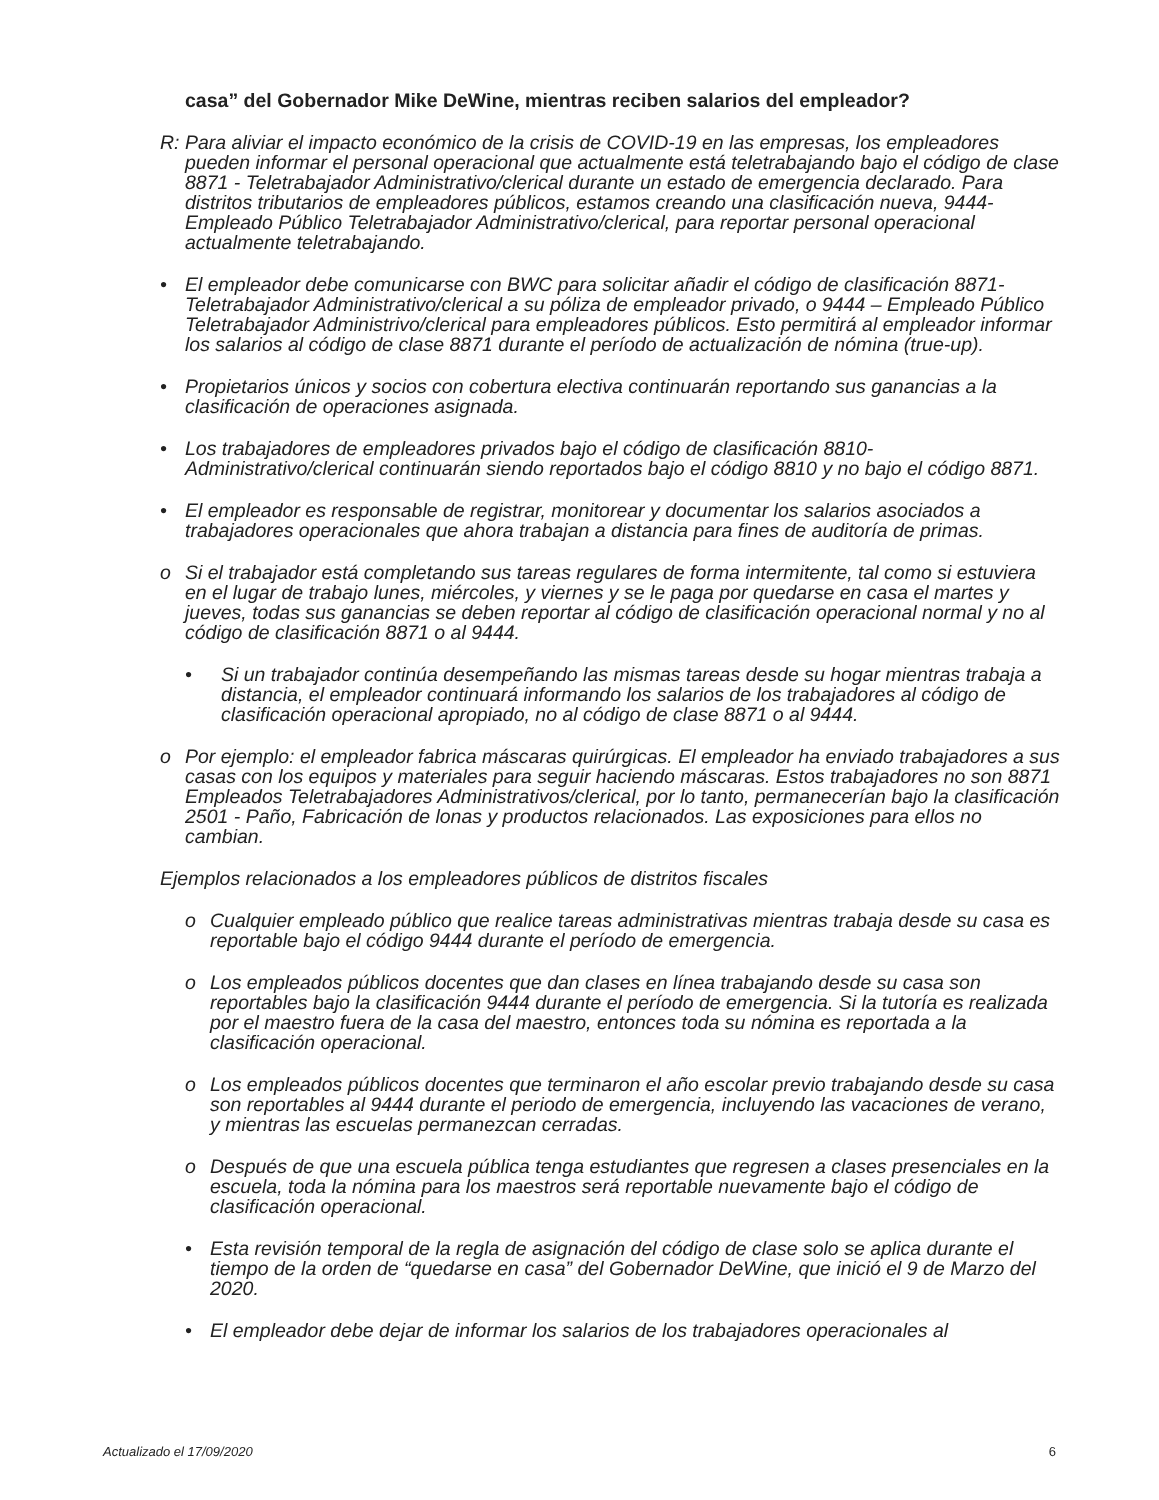casa” del Gobernador Mike DeWine, mientras reciben salarios del empleador?
R: Para aliviar el impacto económico de la crisis de COVID-19 en las empresas, los empleadores pueden informar el personal operacional que actualmente está teletrabajando bajo el código de clase 8871 - Teletrabajador Administrativo/clerical durante un estado de emergencia declarado. Para distritos tributarios de empleadores públicos, estamos creando una clasificación nueva, 9444- Empleado Público Teletrabajador Administrativo/clerical, para reportar personal operacional actualmente teletrabajando.
• El empleador debe comunicarse con BWC para solicitar añadir el código de clasificación 8871-Teletrabajador Administrativo/clerical a su póliza de empleador privado, o 9444 – Empleado Público Teletrabajador Administrivo/clerical para empleadores públicos. Esto permitirá al empleador informar los salarios al código de clase 8871 durante el período de actualización de nómina (true-up).
• Propietarios únicos y socios con cobertura electiva continuarán reportando sus ganancias a la clasificación de operaciones asignada.
• Los trabajadores de empleadores privados bajo el código de clasificación 8810-Administrativo/clerical continuarán siendo reportados bajo el código 8810 y no bajo el código 8871.
• El empleador es responsable de registrar, monitorear y documentar los salarios asociados a trabajadores operacionales que ahora trabajan a distancia para fines de auditoría de primas.
o Si el trabajador está completando sus tareas regulares de forma intermitente, tal como si estuviera en el lugar de trabajo lunes, miércoles, y viernes y se le paga por quedarse en casa el martes y jueves, todas sus ganancias se deben reportar al código de clasificación operacional normal y no al código de clasificación 8871 o al 9444.
• Si un trabajador continúa desempeñando las mismas tareas desde su hogar mientras trabaja a distancia, el empleador continuará informando los salarios de los trabajadores al código de clasificación operacional apropiado, no al código de clase 8871 o al 9444.
o Por ejemplo: el empleador fabrica máscaras quirúrgicas. El empleador ha enviado trabajadores a sus casas con los equipos y materiales para seguir haciendo máscaras. Estos trabajadores no son 8871 Empleados Teletrabajadores Administrativos/clerical, por lo tanto, permanecerían bajo la clasificación 2501 - Paño, Fabricación de lonas y productos relacionados. Las exposiciones para ellos no cambian.
Ejemplos relacionados a los empleadores públicos de distritos fiscales
o Cualquier empleado público que realice tareas administrativas mientras trabaja desde su casa es reportable bajo el código 9444 durante el período de emergencia.
o Los empleados públicos docentes que dan clases en línea trabajando desde su casa son reportables bajo la clasificación 9444 durante el período de emergencia. Si la tutoría es realizada por el maestro fuera de la casa del maestro, entonces toda su nómina es reportada a la clasificación operacional.
o Los empleados públicos docentes que terminaron el año escolar previo trabajando desde su casa son reportables al 9444 durante el periodo de emergencia, incluyendo las vacaciones de verano, y mientras las escuelas permanezcan cerradas.
o Después de que una escuela pública tenga estudiantes que regresen a clases presenciales en la escuela, toda la nómina para los maestros será reportable nuevamente bajo el código de clasificación operacional.
• Esta revisión temporal de la regla de asignación del código de clase solo se aplica durante el tiempo de la orden de “quedarse en casa” del Gobernador DeWine, que inició el 9 de Marzo del 2020.
• El empleador debe dejar de informar los salarios de los trabajadores operacionales al
Actualizado el 17/09/2020 6